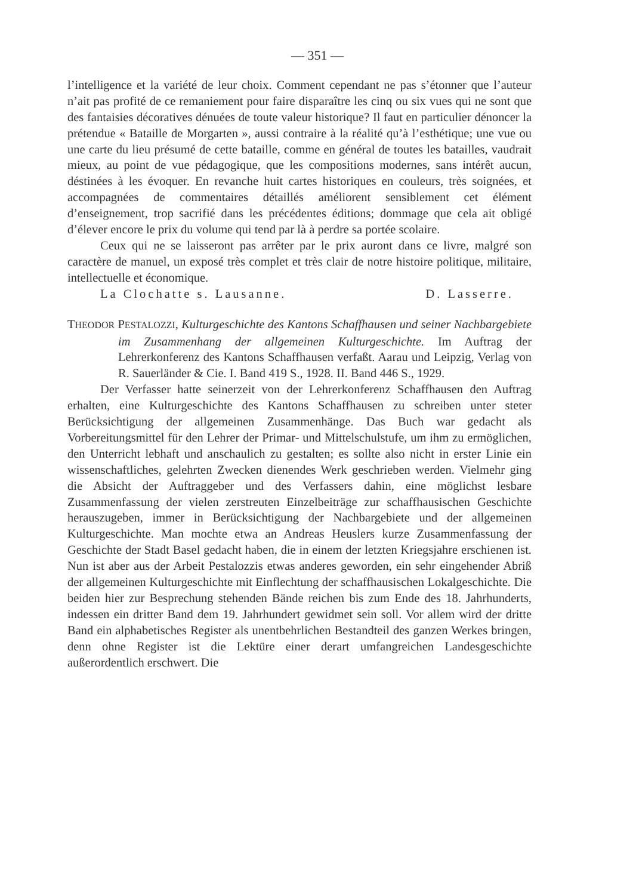— 351 —
l’intelligence et la variété de leur choix. Comment cependant ne pas s’étonner que l’auteur n’ait pas profité de ce remaniement pour faire disparaître les cinq ou six vues qui ne sont que des fantaisies décoratives dénuées de toute valeur historique? Il faut en particulier dénoncer la prétendue « Bataille de Morgarten », aussi contraire à la réalité qu’à l’esthétique; une vue ou une carte du lieu présumé de cette bataille, comme en général de toutes les batailles, vaudrait mieux, au point de vue pédagogique, que les compositions modernes, sans intérêt aucun, déstinées à les évoquer. En revanche huit cartes historiques en couleurs, très soignées, et accompagnées de commentaires détaillés améliorent sensiblement cet élément d’enseignement, trop sacrifié dans les précédentes éditions; dommage que cela ait obligé d’élever encore le prix du volume qui tend par là à perdre sa portée scolaire.
Ceux qui ne se laisseront pas arrêter par le prix auront dans ce livre, malgré son caractère de manuel, un exposé très complet et très clair de notre histoire politique, militaire, intellectuelle et économique.
La Clochatte s. Lausanne. D. Lasserre.
THEODOR PESTALOZZI, Kulturgeschichte des Kantons Schaffhausen und seiner Nachbargebiete im Zusammenhang der allgemeinen Kulturgeschichte. Im Auftrag der Lehrerkonferenz des Kantons Schaffhausen verfaßt. Aarau und Leipzig, Verlag von R. Sauerländer & Cie. I. Band 419 S., 1928. II. Band 446 S., 1929.
Der Verfasser hatte seinerzeit von der Lehrerkonferenz Schaffhausen den Auftrag erhalten, eine Kulturgeschichte des Kantons Schaffhausen zu schreiben unter steter Berücksichtigung der allgemeinen Zusammenhänge. Das Buch war gedacht als Vorbereitungsmittel für den Lehrer der Primar- und Mittelschulstufe, um ihm zu ermöglichen, den Unterricht lebhaft und anschaulich zu gestalten; es sollte also nicht in erster Linie ein wissenschaftliches, gelehrten Zwecken dienendes Werk geschrieben werden. Vielmehr ging die Absicht der Auftraggeber und des Verfassers dahin, eine möglichst lesbare Zusammenfassung der vielen zerstreuten Einzelbeiträge zur schaffhausischen Geschichte herauszugeben, immer in Berücksichtigung der Nachbargebiete und der allgemeinen Kulturgeschichte. Man mochte etwa an Andreas Heuslers kurze Zusammenfassung der Geschichte der Stadt Basel gedacht haben, die in einem der letzten Kriegsjahre erschienen ist. Nun ist aber aus der Arbeit Pestalozzis etwas anderes geworden, ein sehr eingehender Abriß der allgemeinen Kulturgeschichte mit Einflechtung der schaffhausischen Lokalgeschichte. Die beiden hier zur Besprechung stehenden Bände reichen bis zum Ende des 18. Jahrhunderts, indessen ein dritter Band dem 19. Jahrhundert gewidmet sein soll. Vor allem wird der dritte Band ein alphabetisches Register als unentbehrlichen Bestandteil des ganzen Werkes bringen, denn ohne Register ist die Lektüre einer derart umfangreichen Landesgeschichte außerordentlich erschwert. Die